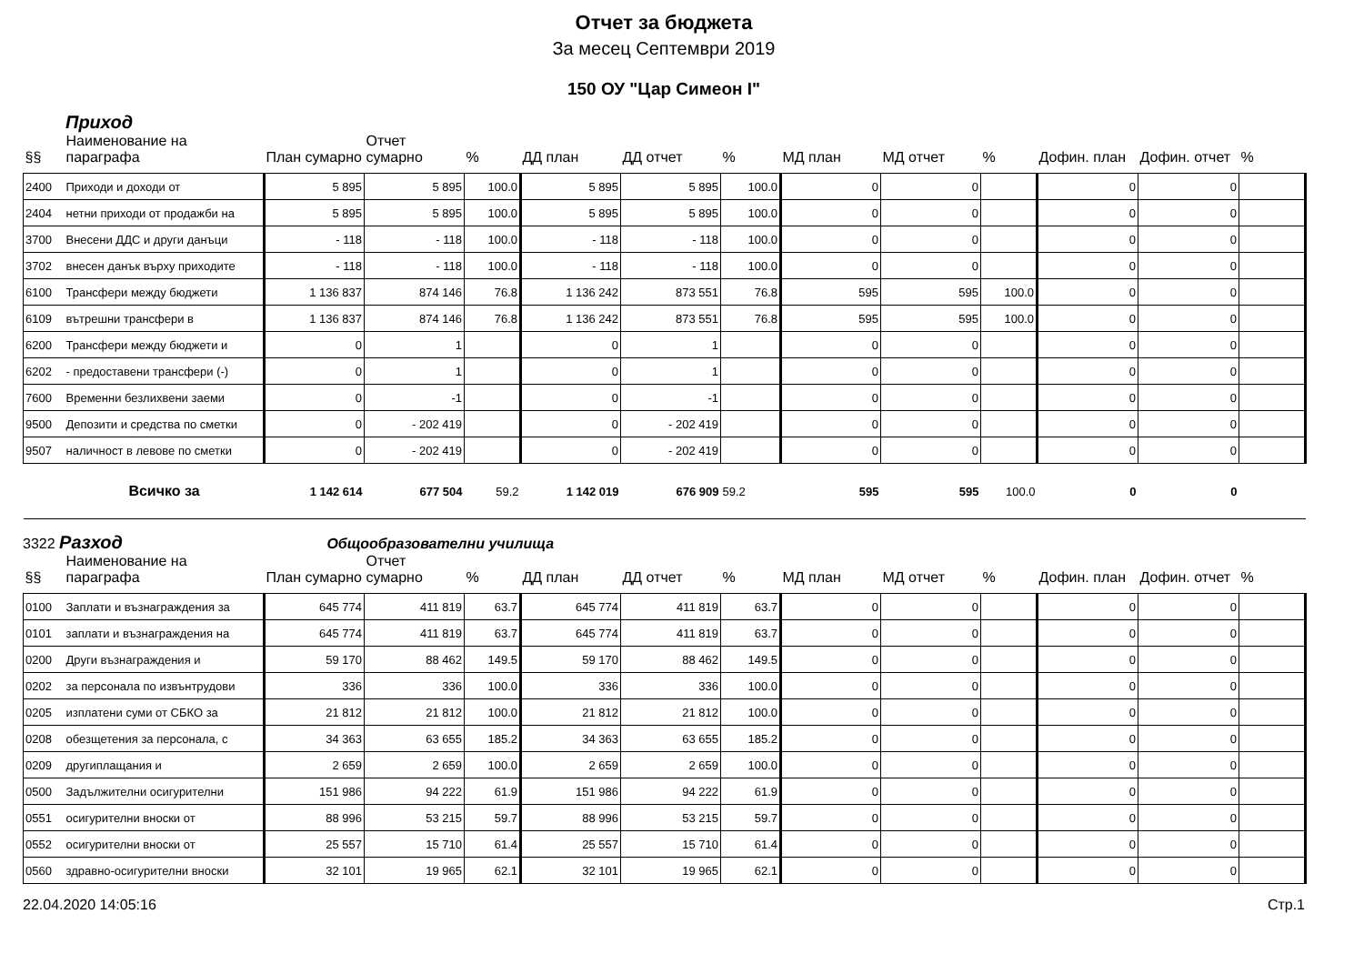Отчет за бюджета
За месец Септември 2019
150 ОУ "Цар Симеон I"
Приход
| §§ | Наименование на параграфа | План сумарно | Отчет сумарно | % | ДД план | ДД отчет | % | МД план | МД отчет | % | Дофин. план | Дофин. отчет | % |
| --- | --- | --- | --- | --- | --- | --- | --- | --- | --- | --- | --- | --- | --- |
| 2400 | Приходи и доходи от | 5 895 | 5 895 | 100.0 | 5 895 | 5 895 | 100.0 | 0 | 0 | | 0 | 0 | |
| 2404 | нетни приходи от продажби на | 5 895 | 5 895 | 100.0 | 5 895 | 5 895 | 100.0 | 0 | 0 | | 0 | 0 | |
| 3700 | Внесени ДДС и други данъци | - 118 | - 118 | 100.0 | - 118 | - 118 | 100.0 | 0 | 0 | | 0 | 0 | |
| 3702 | внесен данък върху приходите | - 118 | - 118 | 100.0 | - 118 | - 118 | 100.0 | 0 | 0 | | 0 | 0 | |
| 6100 | Трансфери между бюджети | 1 136 837 | 874 146 | 76.8 | 1 136 242 | 873 551 | 76.8 | 595 | 595 | 100.0 | 0 | 0 | |
| 6109 | вътрешни трансфери в | 1 136 837 | 874 146 | 76.8 | 1 136 242 | 873 551 | 76.8 | 595 | 595 | 100.0 | 0 | 0 | |
| 6200 | Трансфери между бюджети и | 0 | 1 | | 0 | 1 | | 0 | 0 | | 0 | 0 | |
| 6202 | - предоставени трансфери (-) | 0 | 1 | | 0 | 1 | | 0 | 0 | | 0 | 0 | |
| 7600 | Временни безлихвени заеми | 0 | -1 | | 0 | -1 | | 0 | 0 | | 0 | 0 | |
| 9500 | Депозити и средства по сметки | 0 | - 202 419 | | 0 | - 202 419 | | 0 | 0 | | 0 | 0 | |
| 9507 | наличност в левове по сметки | 0 | - 202 419 | | 0 | - 202 419 | | 0 | 0 | | 0 | 0 | |
| | Всичко за | 1 142 614 | 677 504 | 59.2 | 1 142 019 | 676 909 | 59.2 | 595 | 595 | 100.0 | 0 | 0 | |
3322 Разход Общообразователни училища
| §§ | Наименование на параграфа | План сумарно | Отчет сумарно | % | ДД план | ДД отчет | % | МД план | МД отчет | % | Дофин. план | Дофин. отчет | % |
| --- | --- | --- | --- | --- | --- | --- | --- | --- | --- | --- | --- | --- | --- |
| 0100 | Заплати и възнаграждения за | 645 774 | 411 819 | 63.7 | 645 774 | 411 819 | 63.7 | 0 | 0 | | 0 | 0 | |
| 0101 | заплати и възнаграждения на | 645 774 | 411 819 | 63.7 | 645 774 | 411 819 | 63.7 | 0 | 0 | | 0 | 0 | |
| 0200 | Други възнаграждения и | 59 170 | 88 462 | 149.5 | 59 170 | 88 462 | 149.5 | 0 | 0 | | 0 | 0 | |
| 0202 | за персонала по извънтрудови | 336 | 336 | 100.0 | 336 | 336 | 100.0 | 0 | 0 | | 0 | 0 | |
| 0205 | изплатени суми от СБКО за | 21 812 | 21 812 | 100.0 | 21 812 | 21 812 | 100.0 | 0 | 0 | | 0 | 0 | |
| 0208 | обезщетения за персонала, с | 34 363 | 63 655 | 185.2 | 34 363 | 63 655 | 185.2 | 0 | 0 | | 0 | 0 | |
| 0209 | другиплащания и | 2 659 | 2 659 | 100.0 | 2 659 | 2 659 | 100.0 | 0 | 0 | | 0 | 0 | |
| 0500 | Задължителни осигурителни | 151 986 | 94 222 | 61.9 | 151 986 | 94 222 | 61.9 | 0 | 0 | | 0 | 0 | |
| 0551 | осигурителни вноски от | 88 996 | 53 215 | 59.7 | 88 996 | 53 215 | 59.7 | 0 | 0 | | 0 | 0 | |
| 0552 | осигурителни вноски от | 25 557 | 15 710 | 61.4 | 25 557 | 15 710 | 61.4 | 0 | 0 | | 0 | 0 | |
| 0560 | здравно-осигурителни вноски | 32 101 | 19 965 | 62.1 | 32 101 | 19 965 | 62.1 | 0 | 0 | | 0 | 0 | |
22.04.2020 14:05:16 Стр.1